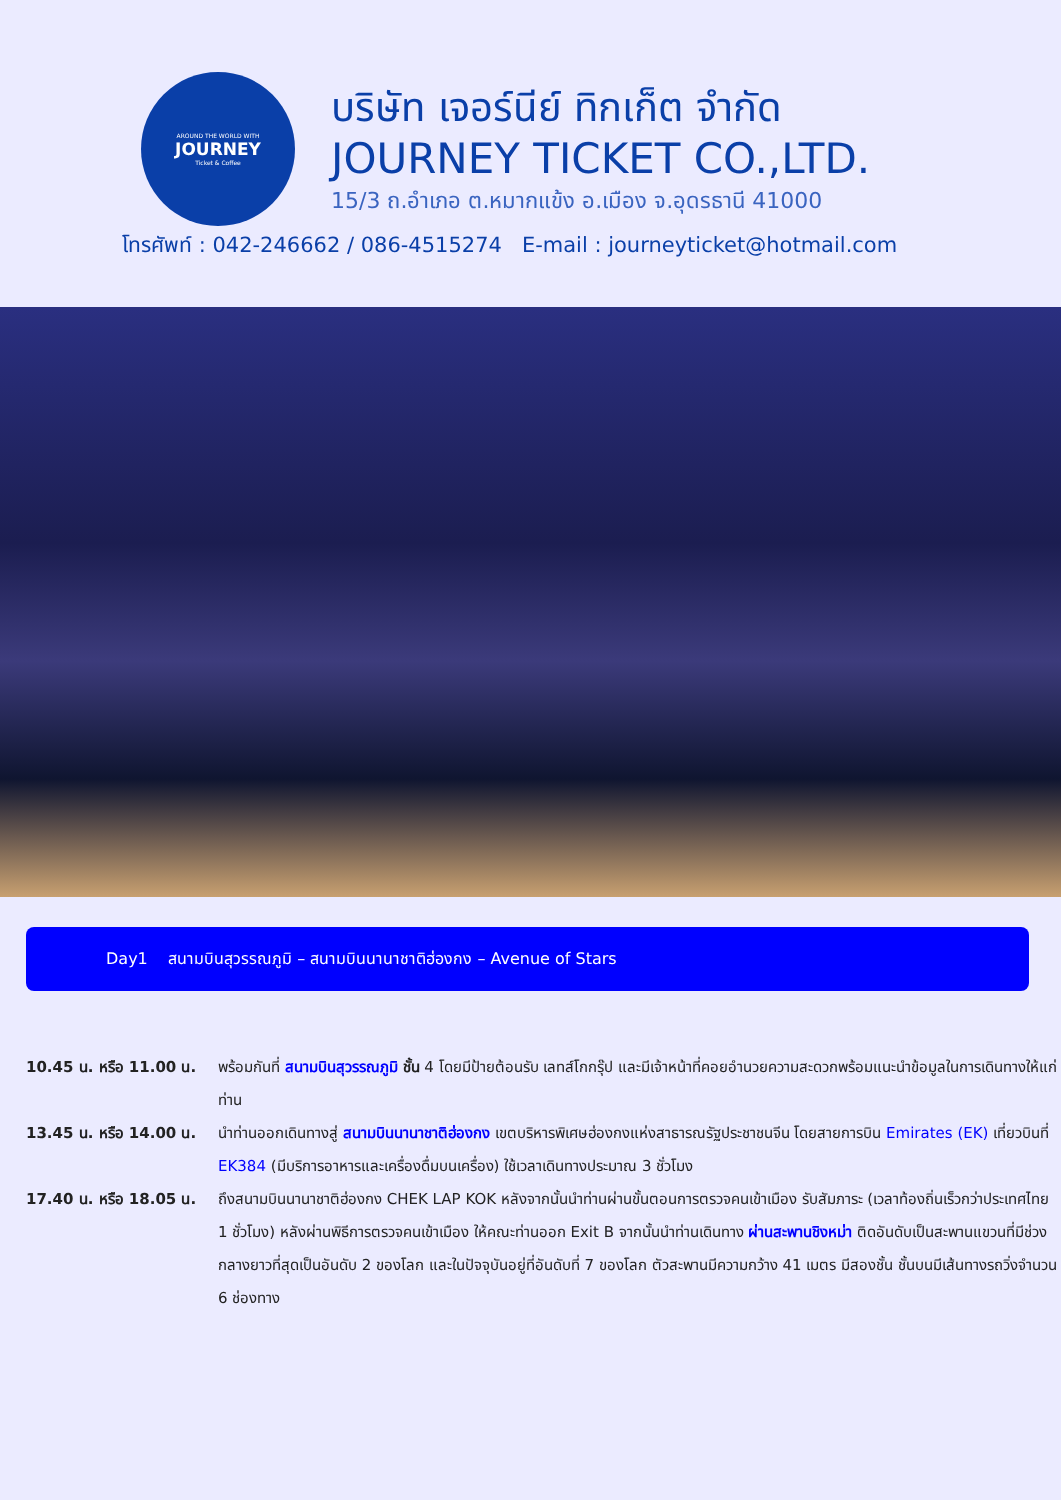AROUND THE WORLD WITH
JOURNEY
Ticket & Coffee
บริษัท เจอร์นีย์ ทิกเก็ต จำกัด
JOURNEY TICKET CO.,LTD.
15/3 ถ.อำเภอ ต.หมากแข้ง อ.เมือง จ.อุดรธานี 41000
โทรศัพท์ : 042-246662 / 086-4515274 E-mail : journeyticket@hotmail.com
Day1 สนามบินสุวรรณภูมิ – สนามบินนานาชาติฮ่องกง – Avenue of Stars
10.45 น. หรือ 11.00 น.
พร้อมกันที่ สนามบินสุวรรณภูมิ ชั้น 4 โดยมีป้ายต้อนรับ เลทส์โกกรุ๊ป และมีเจ้าหน้าที่คอยอำนวยความสะดวกพร้อมแนะนำข้อมูลในการเดินทางให้แก่ท่าน
13.45 น. หรือ 14.00 น.
นำท่านออกเดินทางสู่ สนามบินนานาชาติฮ่องกง เขตบริหารพิเศษฮ่องกงแห่งสาธารณรัฐประชาชนจีน โดยสายการบิน Emirates (EK) เที่ยวบินที่ EK384 (มีบริการอาหารและเครื่องดื่มบนเครื่อง) ใช้เวลาเดินทางประมาณ 3 ชั่วโมง
17.40 น. หรือ 18.05 น.
ถึงสนามบินนานาชาติฮ่องกง CHEK LAP KOK หลังจากนั้นนำท่านผ่านขั้นตอนการตรวจคนเข้าเมือง รับสัมภาระ (เวลาท้องถิ่นเร็วกว่าประเทศไทย 1 ชั่วโมง) หลังผ่านพิธีการตรวจคนเข้าเมือง ให้คณะท่านออก Exit B จากนั้นนำท่านเดินทาง ผ่านสะพานชิงหม่า ติดอันดับเป็นสะพานแขวนที่มีช่วงกลางยาวที่สุดเป็นอันดับ 2 ของโลก และในปัจจุบันอยู่ที่อันดับที่ 7 ของโลก ตัวสะพานมีความกว้าง 41 เมตร มีสองชั้น ชั้นบนมีเส้นทางรถวิ่งจำนวน 6 ช่องทาง